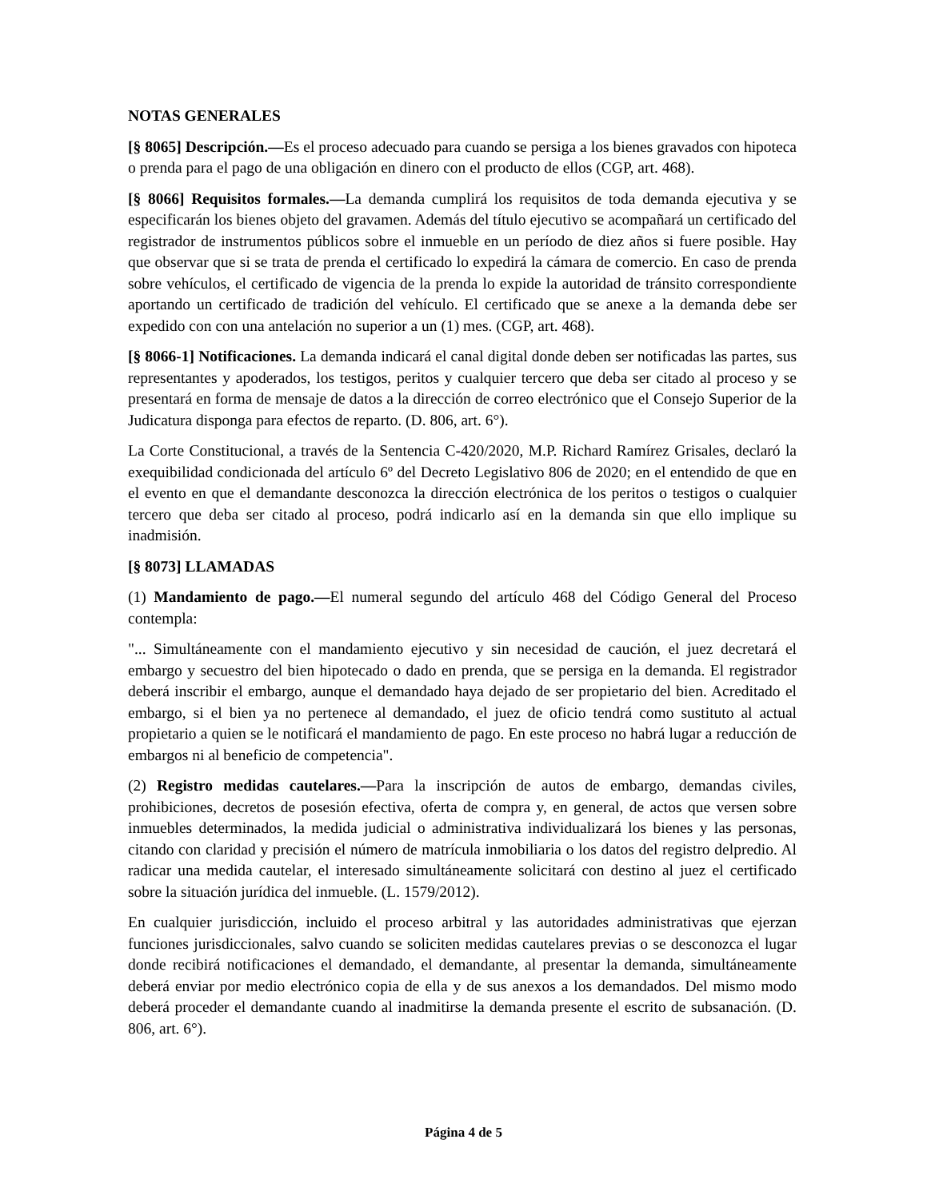NOTAS GENERALES
[§ 8065] Descripción.—Es el proceso adecuado para cuando se persiga a los bienes gravados con hipoteca o prenda para el pago de una obligación en dinero con el producto de ellos (CGP, art. 468).
[§ 8066] Requisitos formales.—La demanda cumplirá los requisitos de toda demanda ejecutiva y se especificarán los bienes objeto del gravamen. Además del título ejecutivo se acompañará un certificado del registrador de instrumentos públicos sobre el inmueble en un período de diez años si fuere posible. Hay que observar que si se trata de prenda el certificado lo expedirá la cámara de comercio. En caso de prenda sobre vehículos, el certificado de vigencia de la prenda lo expide la autoridad de tránsito correspondiente aportando un certificado de tradición del vehículo. El certificado que se anexe a la demanda debe ser expedido con con una antelación no superior a un (1) mes. (CGP, art. 468).
[§ 8066-1] Notificaciones. La demanda indicará el canal digital donde deben ser notificadas las partes, sus representantes y apoderados, los testigos, peritos y cualquier tercero que deba ser citado al proceso y se presentará en forma de mensaje de datos a la dirección de correo electrónico que el Consejo Superior de la Judicatura disponga para efectos de reparto. (D. 806, art. 6°).
La Corte Constitucional, a través de la Sentencia C-420/2020, M.P. Richard Ramírez Grisales, declaró la exequibilidad condicionada del artículo 6º del Decreto Legislativo 806 de 2020; en el entendido de que en el evento en que el demandante desconozca la dirección electrónica de los peritos o testigos o cualquier tercero que deba ser citado al proceso, podrá indicarlo así en la demanda sin que ello implique su inadmisión.
[§ 8073] LLAMADAS
(1) Mandamiento de pago.—El numeral segundo del artículo 468 del Código General del Proceso contempla:
"... Simultáneamente con el mandamiento ejecutivo y sin necesidad de caución, el juez decretará el embargo y secuestro del bien hipotecado o dado en prenda, que se persiga en la demanda. El registrador deberá inscribir el embargo, aunque el demandado haya dejado de ser propietario del bien. Acreditado el embargo, si el bien ya no pertenece al demandado, el juez de oficio tendrá como sustituto al actual propietario a quien se le notificará el mandamiento de pago. En este proceso no habrá lugar a reducción de embargos ni al beneficio de competencia".
(2) Registro medidas cautelares.—Para la inscripción de autos de embargo, demandas civiles, prohibiciones, decretos de posesión efectiva, oferta de compra y, en general, de actos que versen sobre inmuebles determinados, la medida judicial o administrativa individualizará los bienes y las personas, citando con claridad y precisión el número de matrícula inmobiliaria o los datos del registro delpredio. Al radicar una medida cautelar, el interesado simultáneamente solicitará con destino al juez el certificado sobre la situación jurídica del inmueble. (L. 1579/2012).
En cualquier jurisdicción, incluido el proceso arbitral y las autoridades administrativas que ejerzan funciones jurisdiccionales, salvo cuando se soliciten medidas cautelares previas o se desconozca el lugar donde recibirá notificaciones el demandado, el demandante, al presentar la demanda, simultáneamente deberá enviar por medio electrónico copia de ella y de sus anexos a los demandados. Del mismo modo deberá proceder el demandante cuando al inadmitirse la demanda presente el escrito de subsanación. (D. 806, art. 6°).
Página 4 de 5